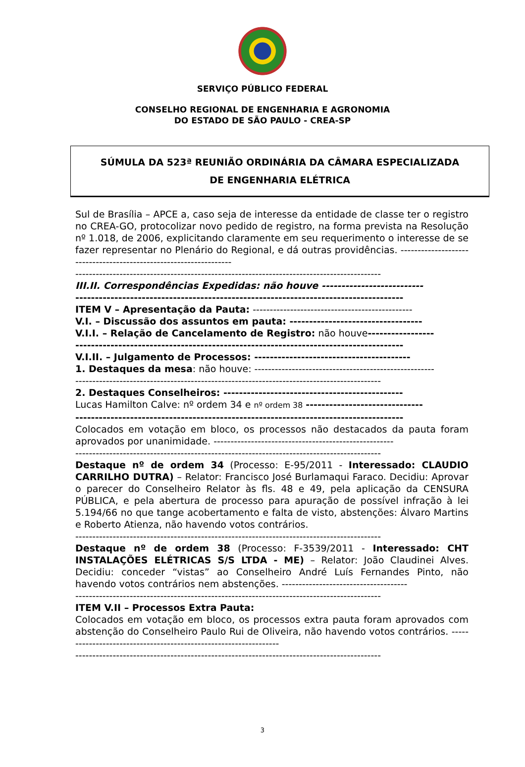SERVIÇO PÚBLICO FEDERAL
CONSELHO REGIONAL DE ENGENHARIA E AGRONOMIA
DO ESTADO DE SÃO PAULO - CREA-SP
SÚMULA DA 523ª REUNIÃO ORDINÁRIA DA CÂMARA ESPECIALIZADA
DE ENGENHARIA ELÉTRICA
Sul de Brasília – APCE a, caso seja de interesse da entidade de classe ter o registro no CREA-GO, protocolizar novo pedido de registro, na forma prevista na Resolução nº 1.018, de 2006, explicitando claramente em seu requerimento o interesse de se fazer representar no Plenário do Regional, e dá outras providências. ------------------------------------------------------------------
------------------------------------------------------------------------------------------
III.II. Correspondências Expedidas: não houve --------------------------
------------------------------------------------------------------------------------
ITEM V – Apresentação da Pauta: -----------------------------------------------
V.I. – Discussão dos assuntos em pauta: ----------------------------------
V.I.I. – Relação de Cancelamento de Registro: não houve-----------------
------------------------------------------------------------------------------------
V.I.II. – Julgamento de Processos: ----------------------------------------
1. Destaques da mesa: não houve: -----------------------------------------------------
------------------------------------------------------------------------------------------
2. Destaques Conselheiros: ----------------------------------------------
Lucas Hamilton Calve: nº ordem 34 e nº ordem 38 ------------------------------
------------------------------------------------------------------------------------
Colocados em votação em bloco, os processos não destacados da pauta foram aprovados por unanimidade. -----------------------------------------------------
------------------------------------------------------------------------------------------
Destaque nº de ordem 34 (Processo: E-95/2011 - Interessado: CLAUDIO CARRILHO DUTRA) – Relator: Francisco José Burlamaqui Faraco. Decidiu: Aprovar o parecer do Conselheiro Relator às fls. 48 e 49, pela aplicação da CENSURA PÚBLICA, e pela abertura de processo para apuração de possível infração à lei 5.194/66 no que tange acobertamento e falta de visto, abstenções: Álvaro Martins e Roberto Atienza, não havendo votos contrários.
------------------------------------------------------------------------------------------
Destaque nº de ordem 38 (Processo: F-3539/2011 - Interessado: CHT INSTALAÇÕES ELÉTRICAS S/S LTDA - ME) – Relator: João Claudinei Alves. Decidiu: conceder “vistas” ao Conselheiro André Luís Fernandes Pinto, não havendo votos contrários nem abstenções. -------------------------------------
------------------------------------------------------------------------------------------
ITEM V.II – Processos Extra Pauta:
Colocados em votação em bloco, os processos extra pauta foram aprovados com abstenção do Conselheiro Paulo Rui de Oliveira, não havendo votos contrários. -----------------------------------------------------------------
------------------------------------------------------------------------------------------
3